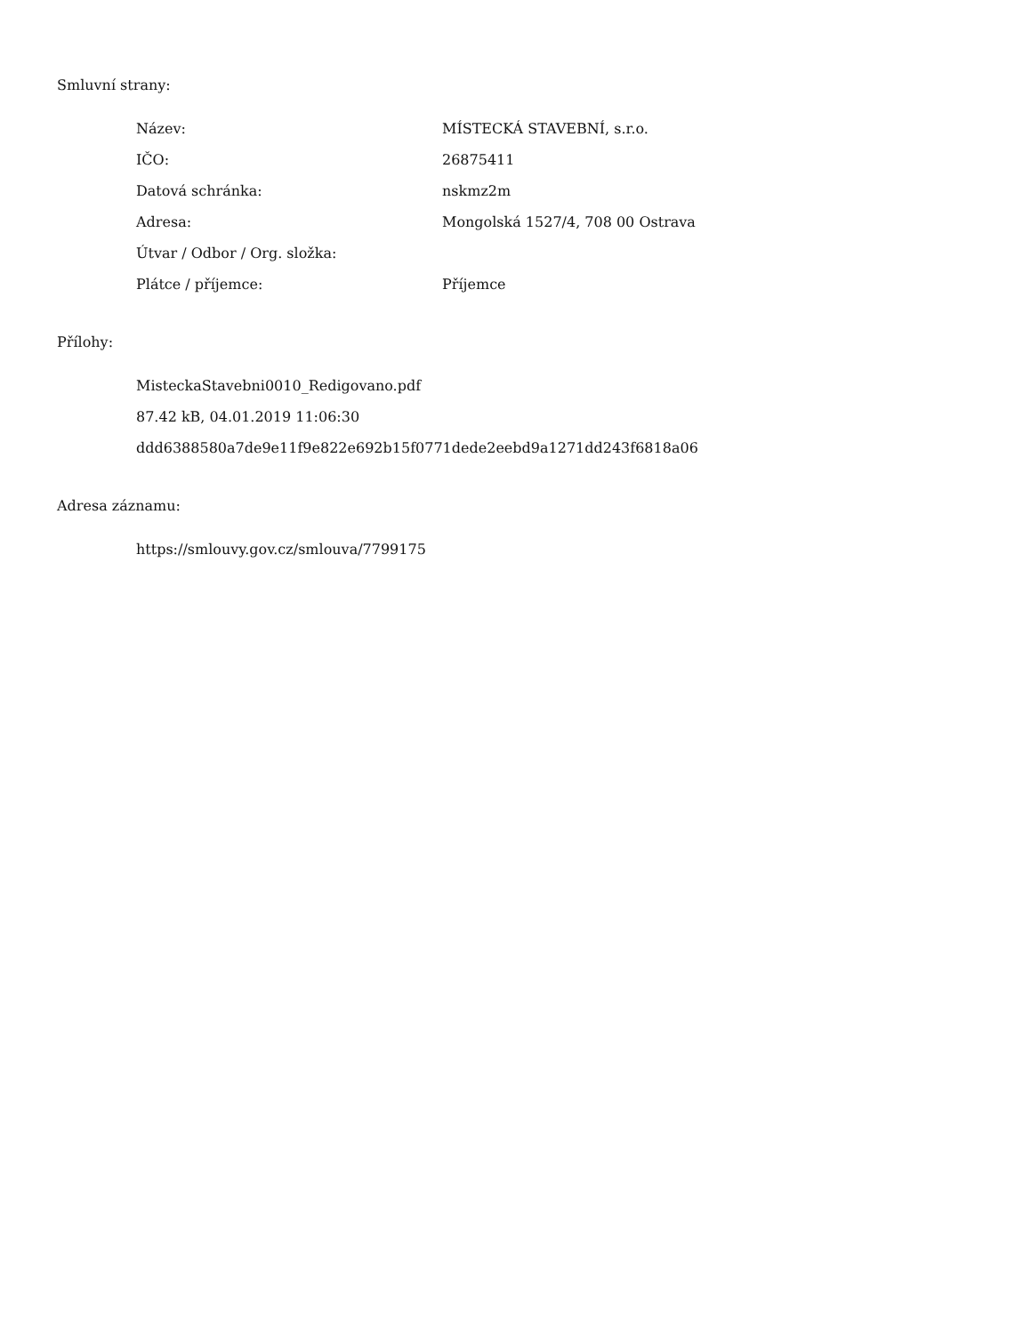Smluvní strany:
| Název: | MÍSTECKÁ STAVEBNÍ, s.r.o. |
| IČO: | 26875411 |
| Datová schránka: | nskmz2m |
| Adresa: | Mongolská 1527/4, 708 00 Ostrava |
| Útvar / Odbor / Org. složka: | |
| Plátce / příjemce: | Příjemce |
Přílohy:
MisteckaStavebni0010_Redigovano.pdf
87.42 kB, 04.01.2019 11:06:30
ddd6388580a7de9e11f9e822e692b15f0771dede2eebd9a1271dd243f6818a06
Adresa záznamu:
https://smlouvy.gov.cz/smlouva/7799175